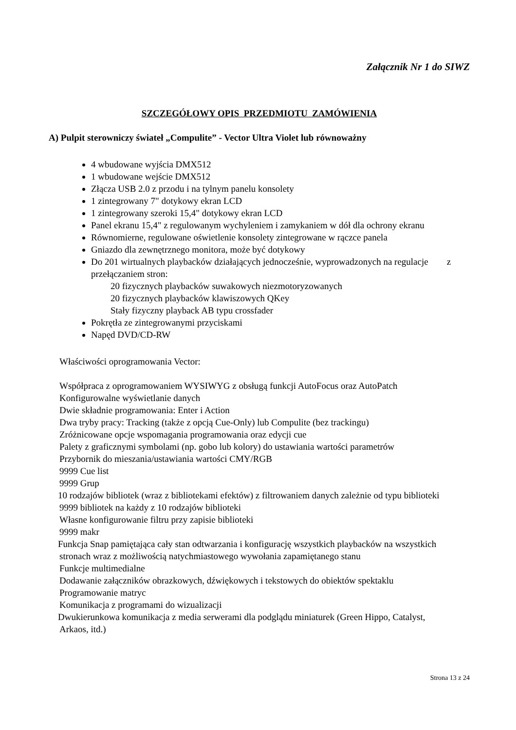Załącznik Nr 1 do SIWZ
SZCZEGÓŁOWY OPIS PRZEDMIOTU ZAMÓWIENIA
A) Pulpit sterowniczy świateł „Compulite” - Vector Ultra Violet lub równoważny
4 wbudowane wyjścia DMX512
1 wbudowane wejście DMX512
Złącza USB 2.0 z przodu i na tylnym panelu konsolety
1 zintegrowany 7" dotykowy ekran LCD
1 zintegrowany szeroki 15,4" dotykowy ekran LCD
Panel ekranu 15,4" z regulowanym wychyleniem i zamykaniem w dół dla ochrony ekranu
Równomierne, regulowane oświetlenie konsolety zintegrowane w rączce panela
Gniazdo dla zewnętrznego monitora, może być dotykowy
Do 201 wirtualnych playbacków działających jednocześnie, wyprowadzonych na regulacje z przełączaniem stron:
20 fizycznych playbacków suwakowych niezmotoryzowanych
20 fizycznych playbacków klawiszowych QKey
Stały fizyczny playback AB typu crossfader
Pokrętła ze zintegrowanymi przyciskami
Napęd DVD/CD-RW
Właściwości oprogramowania Vector:
Współpraca z oprogramowaniem WYSIWYG z obsługą funkcji AutoFocus oraz AutoPatch
Konfigurowalne wyświetlanie danych
Dwie składnie programowania: Enter i Action
Dwa tryby pracy: Tracking (także z opcją Cue-Only) lub Compulite (bez trackingu)
Zróżnicowane opcje wspomagania programowania oraz edycji cue
Palety z graficznymi symbolami (np. gobo lub kolory) do ustawiania wartości parametrów
Przybornik do mieszania/ustawiania wartości CMY/RGB
9999 Cue list
9999 Grup
10 rodzajów bibliotek (wraz z bibliotekami efektów) z filtrowaniem danych zależnie od typu biblioteki
9999 bibliotek na każdy z 10 rodzajów biblioteki
Własne konfigurowanie filtru przy zapisie biblioteki
9999 makr
Funkcja Snap pamiętająca cały stan odtwarzania i konfigurację wszystkich playbacków na wszystkich
stronach wraz z możliwością natychmiastowego wywołania zapamiętanego stanu
Funkcje multimedialne
Dodawanie załączników obrazkowych, dźwiękowych i tekstowych do obiektów spektaklu
Programowanie matryc
Komunikacja z programami do wizualizacji
Dwukierunkowa komunikacja z media serwerami dla podglądu miniaturek (Green Hippo, Catalyst,
Arkaos, itd.)
Strona 13 z 24